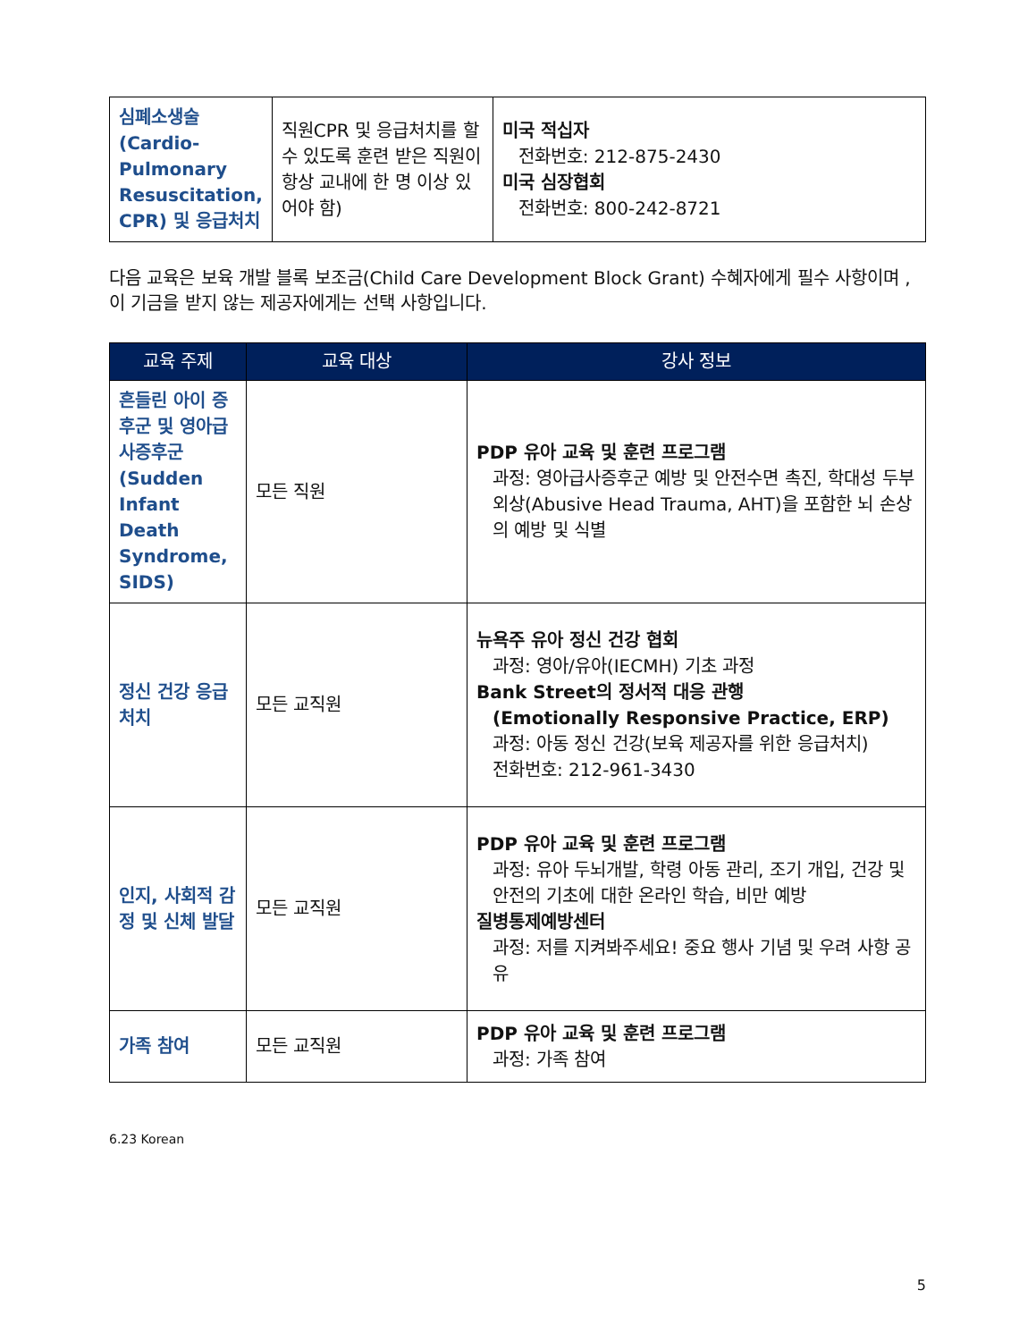| 심폐소생술 (Cardio-Pulmonary Resuscitation, CPR) 및 응급처치 | 직원CPR 및 응급처치를 할 수 있도록 훈련 받은 직원이 항상 교내에 한 명 이상 있어야 함) | 미국 적십자 전화번호: 212-875-2430 미국 심장협회 전화번호: 800-242-8721 |
다음 교육은 보육 개발 블록 보조금(Child Care Development Block Grant) 수혜자에게 필수 사항이며 ,이 기금을 받지 않는 제공자에게는 선택 사항입니다.
| 교육 주제 | 교육 대상 | 강사 정보 |
| --- | --- | --- |
| 흔들린 아이 증후군 및 영아급사증후군(Sudden Infant Death Syndrome, SIDS) | 모든 직원 | PDP 유아 교육 및 훈련 프로그램 과정: 영아급사증후군 예방 및 안전수면 촉진, 학대성 두부외상(Abusive Head Trauma, AHT)을 포함한 뇌 손상의 예방 및 식별 |
| 정신 건강 응급 처치 | 모든 교직원 | 뉴욕주 유아 정신 건강 협회 과정: 영아/유아(IECMH) 기초 과정 Bank Street의 정서적 대응 관행 (Emotionally Responsive Practice, ERP) 과정: 아동 정신 건강(보육 제공자를 위한 응급처치) 전화번호: 212-961-3430 |
| 인지, 사회적 감정 및 신체 발달 | 모든 교직원 | PDP 유아 교육 및 훈련 프로그램 과정: 유아 두뇌개발, 학령 아동 관리, 조기 개입, 건강 및 안전의 기초에 대한 온라인 학습, 비만 예방 질병통제예방센터 과정: 저를 지켜봐주세요! 중요 행사 기념 및 우려 사항 공유 |
| 가족 참여 | 모든 교직원 | PDP 유아 교육 및 훈련 프로그램 과정: 가족 참여 |
6.23 Korean
5